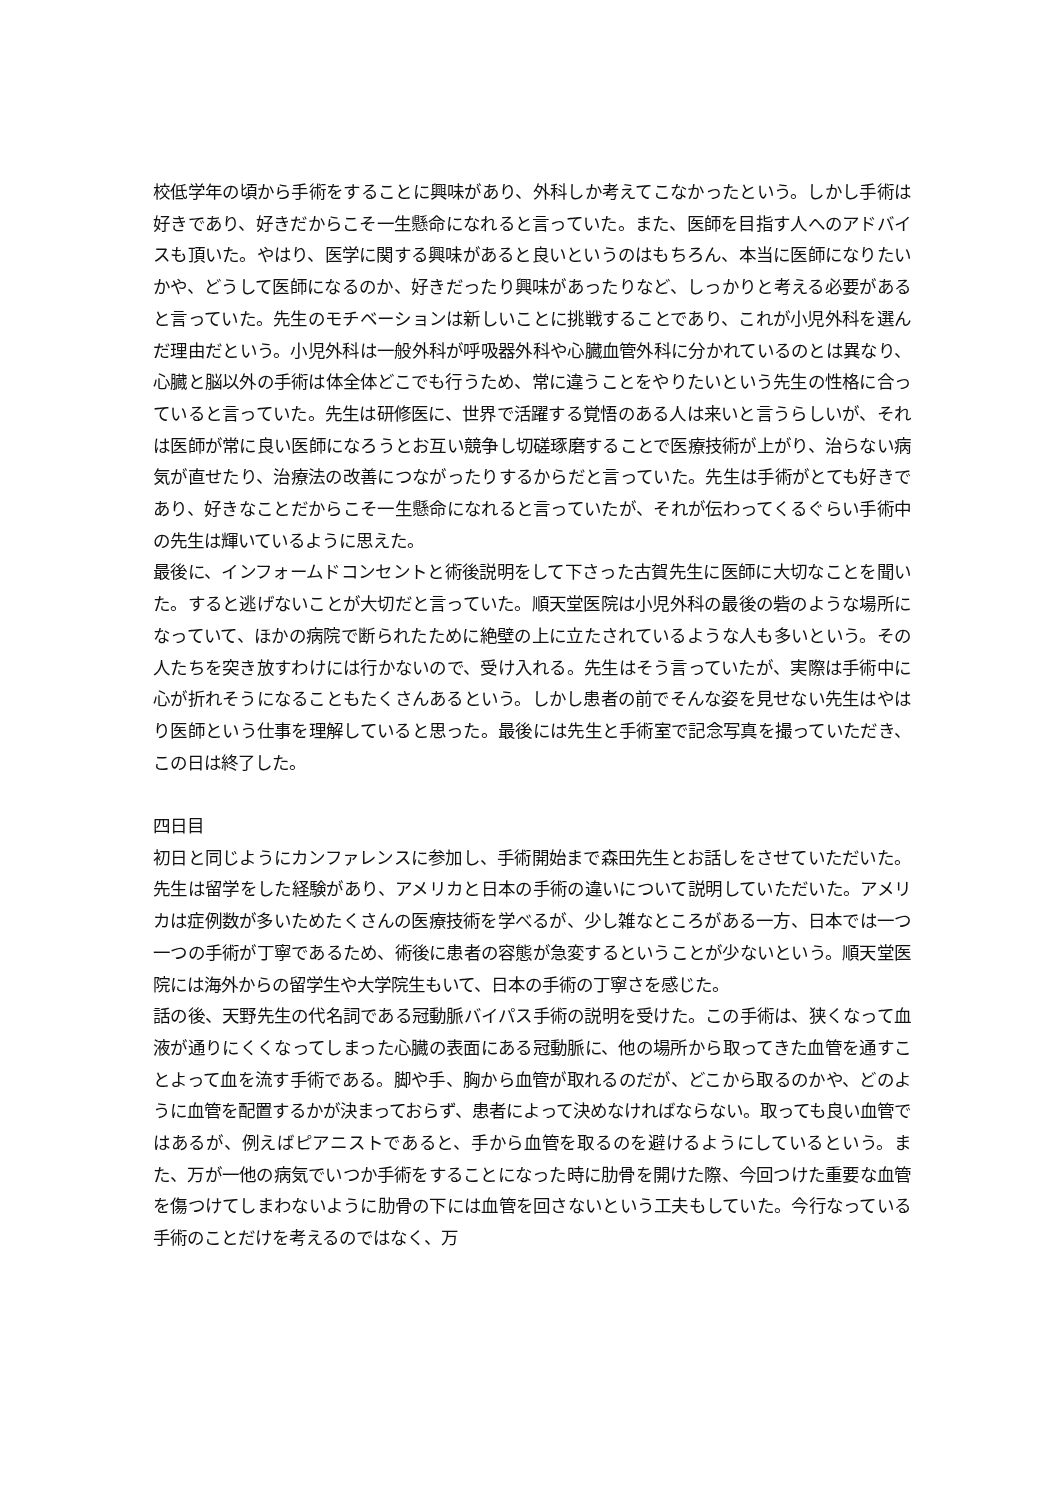校低学年の頃から手術をすることに興味があり、外科しか考えてこなかったという。しかし手術は好きであり、好きだからこそ一生懸命になれると言っていた。また、医師を目指す人へのアドバイスも頂いた。やはり、医学に関する興味があると良いというのはもちろん、本当に医師になりたいかや、どうして医師になるのか、好きだったり興味があったりなど、しっかりと考える必要があると言っていた。先生のモチベーションは新しいことに挑戦することであり、これが小児外科を選んだ理由だという。小児外科は一般外科が呼吸器外科や心臓血管外科に分かれているのとは異なり、心臓と脳以外の手術は体全体どこでも行うため、常に違うことをやりたいという先生の性格に合っていると言っていた。先生は研修医に、世界で活躍する覚悟のある人は来いと言うらしいが、それは医師が常に良い医師になろうとお互い競争し切磋琢磨することで医療技術が上がり、治らない病気が直せたり、治療法の改善につながったりするからだと言っていた。先生は手術がとても好きであり、好きなことだからこそ一生懸命になれると言っていたが、それが伝わってくるぐらい手術中の先生は輝いているように思えた。
最後に、インフォームドコンセントと術後説明をして下さった古賀先生に医師に大切なことを聞いた。すると逃げないことが大切だと言っていた。順天堂医院は小児外科の最後の砦のような場所になっていて、ほかの病院で断られたために絶壁の上に立たされているような人も多いという。その人たちを突き放すわけには行かないので、受け入れる。先生はそう言っていたが、実際は手術中に心が折れそうになることもたくさんあるという。しかし患者の前でそんな姿を見せない先生はやはり医師という仕事を理解していると思った。最後には先生と手術室で記念写真を撮っていただき、この日は終了した。
四日目
初日と同じようにカンファレンスに参加し、手術開始まで森田先生とお話しをさせていただいた。先生は留学をした経験があり、アメリカと日本の手術の違いについて説明していただいた。アメリカは症例数が多いためたくさんの医療技術を学べるが、少し雑なところがある一方、日本では一つ一つの手術が丁寧であるため、術後に患者の容態が急変するということが少ないという。順天堂医院には海外からの留学生や大学院生もいて、日本の手術の丁寧さを感じた。
話の後、天野先生の代名詞である冠動脈バイパス手術の説明を受けた。この手術は、狭くなって血液が通りにくくなってしまった心臓の表面にある冠動脈に、他の場所から取ってきた血管を通すことよって血を流す手術である。脚や手、胸から血管が取れるのだが、どこから取るのかや、どのように血管を配置するかが決まっておらず、患者によって決めなければならない。取っても良い血管ではあるが、例えばピアニストであると、手から血管を取るのを避けるようにしているという。また、万が一他の病気でいつか手術をすることになった時に肋骨を開けた際、今回つけた重要な血管を傷つけてしまわないように肋骨の下には血管を回さないという工夫もしていた。今行なっている手術のことだけを考えるのではなく、万